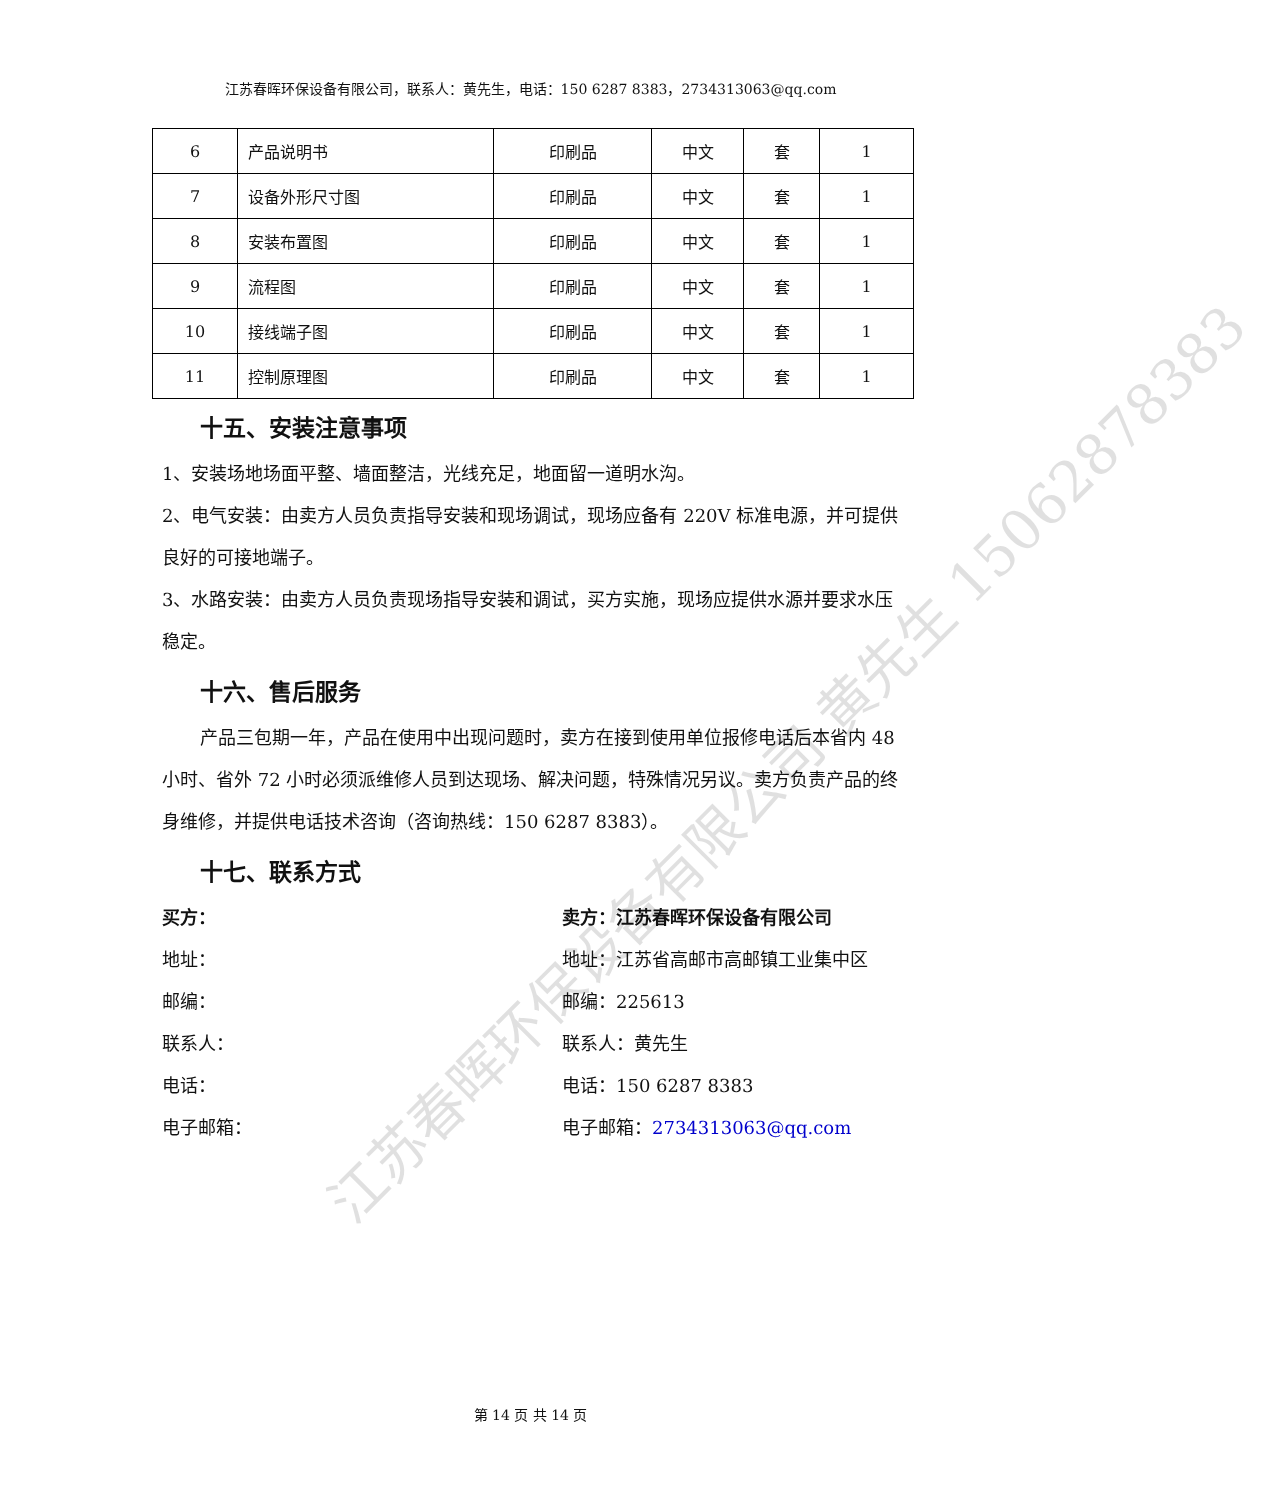江苏春晖环保设备有限公司，联系人：黄先生，电话：150 6287 8383，2734313063@qq.com
| 6 | 产品说明书 | 印刷品 | 中文 | 套 | 1 |
| 7 | 设备外形尺寸图 | 印刷品 | 中文 | 套 | 1 |
| 8 | 安装布置图 | 印刷品 | 中文 | 套 | 1 |
| 9 | 流程图 | 印刷品 | 中文 | 套 | 1 |
| 10 | 接线端子图 | 印刷品 | 中文 | 套 | 1 |
| 11 | 控制原理图 | 印刷品 | 中文 | 套 | 1 |
十五、安装注意事项
1、安装场地场面平整、墙面整洁，光线充足，地面留一道明水沟。
2、电气安装：由卖方人员负责指导安装和现场调试，现场应备有 220V 标准电源，并可提供良好的可接地端子。
3、水路安装：由卖方人员负责现场指导安装和调试，买方实施，现场应提供水源并要求水压稳定。
十六、售后服务
产品三包期一年，产品在使用中出现问题时，卖方在接到使用单位报修电话后本省内 48 小时、省外 72 小时必须派维修人员到达现场、解决问题，特殊情况另议。卖方负责产品的终身维修，并提供电话技术咨询（咨询热线：150 6287 8383）。
十七、联系方式
买方： 卖方：江苏春晖环保设备有限公司
地址： 地址：江苏省高邮市高邮镇工业集中区
邮编： 邮编：225613
联系人： 联系人：黄先生
电话： 电话：150 6287 8383
电子邮箱： 电子邮箱：2734313063@qq.com
江苏春晖环保设备有限公司 黄先生 15062878383
第 14 页 共 14 页